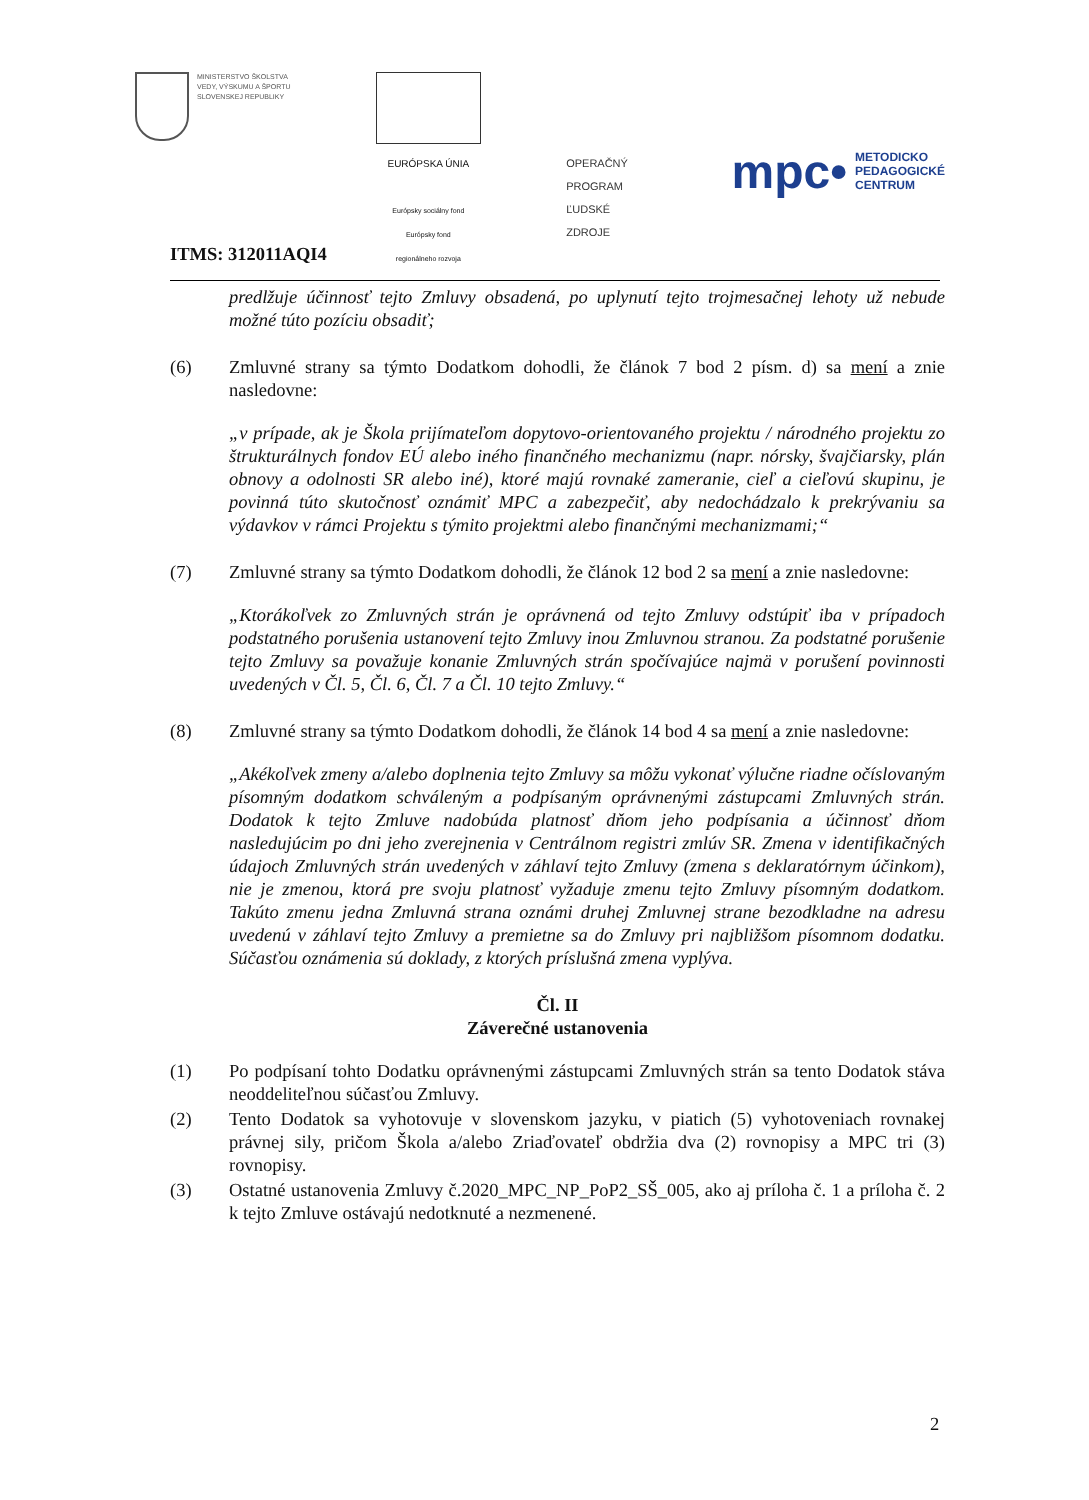MINISTERSTVO ŠKOLSTVA
VEDY, VÝSKUMU A ŠPORTU
SLOVENSKEJ REPUBLIKY
EURÓPSKA ÚNIA
Európsky sociálny fond
Európsky fond
regionálneho rozvoja
OPERAČNÝ
PROGRAM
ĽUDSKÉ
ZDROJE
mpc• METODICKO
PEDAGOGICKÉ
CENTRUM
ITMS: 312011AQI4
predlžuje účinnosť tejto Zmluvy obsadená, po uplynutí tejto trojmesačnej lehoty už nebude možné túto pozíciu obsadiť;
(6) Zmluvné strany sa týmto Dodatkom dohodli, že článok 7 bod 2 písm. d) sa mení a znie nasledovne:
„v prípade, ak je Škola prijímateľom dopytovo-orientovaného projektu / národného projektu zo štrukturálnych fondov EÚ alebo iného finančného mechanizmu (napr. nórsky, švajčiarsky, plán obnovy a odolnosti SR alebo iné), ktoré majú rovnaké zameranie, cieľ a cieľovú skupinu, je povinná túto skutočnosť oznámiť MPC a zabezpečiť, aby nedochádzalo k prekrývaniu sa výdavkov v rámci Projektu s týmito projektmi alebo finančnými mechanizmami;“
(7) Zmluvné strany sa týmto Dodatkom dohodli, že článok 12 bod 2 sa mení a znie nasledovne:
„Ktorákoľvek zo Zmluvných strán je oprávnená od tejto Zmluvy odstúpiť iba v prípadoch podstatného porušenia ustanovení tejto Zmluvy inou Zmluvnou stranou. Za podstatné porušenie tejto Zmluvy sa považuje konanie Zmluvných strán spočívajúce najmä v porušení povinnosti uvedených v Čl. 5, Čl. 6, Čl. 7 a Čl. 10 tejto Zmluvy.“
(8) Zmluvné strany sa týmto Dodatkom dohodli, že článok 14 bod 4 sa mení a znie nasledovne:
„Akékoľvek zmeny a/alebo doplnenia tejto Zmluvy sa môžu vykonať výlučne riadne očíslovaným písomným dodatkom schváleným a podpísaným oprávnenými zástupcami Zmluvných strán. Dodatok k tejto Zmluve nadobúda platnosť dňom jeho podpísania a účinnosť dňom nasledujúcim po dni jeho zverejnenia v Centrálnom registri zmlúv SR. Zmena v identifikačných údajoch Zmluvných strán uvedených v záhlaví tejto Zmluvy (zmena s deklaratórnym účinkom), nie je zmenou, ktorá pre svoju platnosť vyžaduje zmenu tejto Zmluvy písomným dodatkom. Takúto zmenu jedna Zmluvná strana oznámi druhej Zmluvnej strane bezodkladne na adresu uvedenú v záhlaví tejto Zmluvy a premietne sa do Zmluvy pri najbližšom písomnom dodatku. Súčasťou oznámenia sú doklady, z ktorých príslušná zmena vyplýva.
Čl. II
Záverečné ustanovenia
(1) Po podpísaní tohto Dodatku oprávnenými zástupcami Zmluvných strán sa tento Dodatok stáva neoddeliteľnou súčasťou Zmluvy.
(2) Tento Dodatok sa vyhotovuje v slovenskom jazyku, v piatich (5) vyhotoveniach rovnakej právnej sily, pričom Škola a/alebo Zriaďovateľ obdržia dva (2) rovnopisy a MPC tri (3) rovnopisy.
(3) Ostatné ustanovenia Zmluvy č.2020_MPC_NP_PoP2_SŠ_005, ako aj príloha č. 1 a príloha č. 2 k tejto Zmluve ostávajú nedotknuté a nezmenené.
2